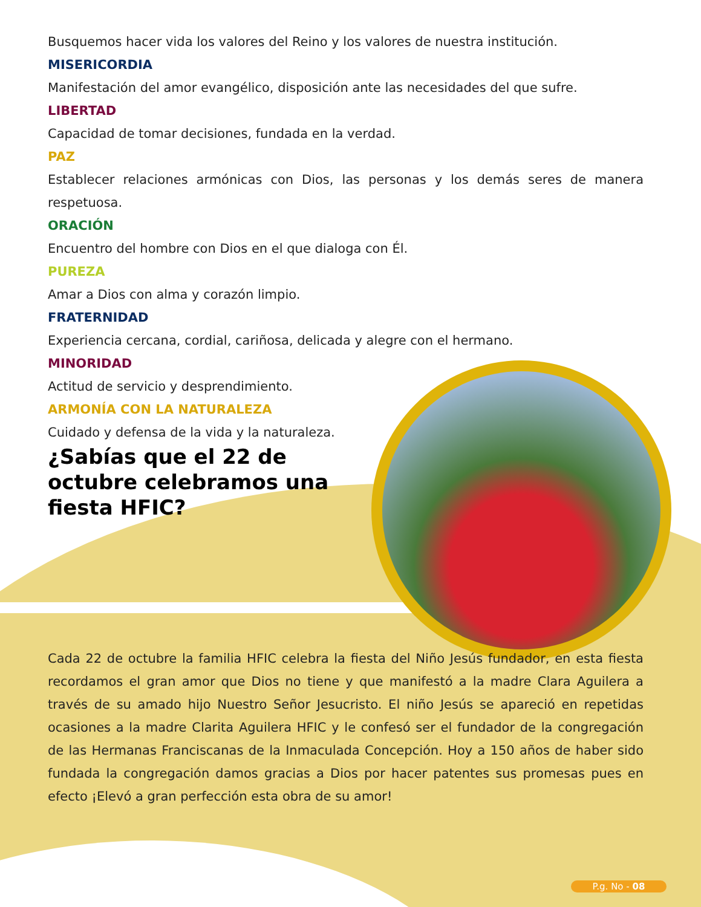Busquemos hacer vida los valores del Reino y los valores de nuestra institución.
MISERICORDIA
Manifestación del amor evangélico, disposición ante las necesidades del que sufre.
LIBERTAD
Capacidad de tomar decisiones, fundada en la verdad.
PAZ
Establecer relaciones armónicas con Dios, las personas y los demás seres de manera respetuosa.
ORACIÓN
Encuentro del hombre con Dios en el que dialoga con Él.
PUREZA
Amar a Dios con alma y corazón limpio.
FRATERNIDAD
Experiencia cercana, cordial, cariñosa, delicada y alegre con el hermano.
MINORIDAD
Actitud de servicio y desprendimiento.
ARMONÍA CON LA NATURALEZA
Cuidado y defensa de la vida y la naturaleza.
¿Sabías que el 22 de octubre celebramos una fiesta HFIC?
Cada 22 de octubre la familia HFIC celebra la fiesta del Niño Jesús fundador, en esta fiesta recordamos el gran amor que Dios no tiene y que manifestó a la madre Clara Aguilera a través de su amado hijo Nuestro Señor Jesucristo. El niño Jesús se apareció en repetidas ocasiones a la madre Clarita Aguilera HFIC y le confesó ser el fundador de la congregación de las Hermanas Franciscanas de la Inmaculada Concepción. Hoy a 150 años de haber sido fundada la congregación damos gracias a Dios por hacer patentes sus promesas pues en efecto ¡Elevó a gran perfección esta obra de su amor!
P.g. No - 08